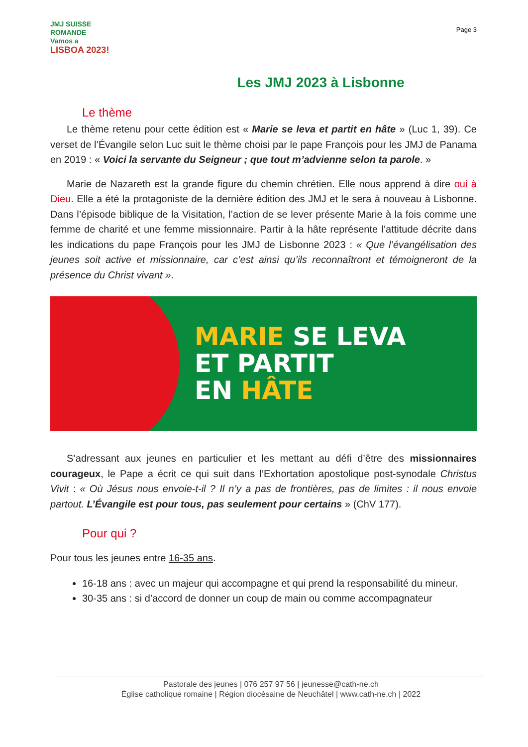JMJ SUISSE ROMANDE
Vamos a
LISBOA 2023!
Page 3
Les JMJ 2023 à Lisbonne
Le thème
Le thème retenu pour cette édition est « Marie se leva et partit en hâte » (Luc 1, 39). Ce verset de l’Évangile selon Luc suit le thème choisi par le pape François pour les JMJ de Panama en 2019 : « Voici la servante du Seigneur ; que tout m’advienne selon ta parole. »
Marie de Nazareth est la grande figure du chemin chrétien. Elle nous apprend à dire oui à Dieu. Elle a été la protagoniste de la dernière édition des JMJ et le sera à nouveau à Lisbonne. Dans l’épisode biblique de la Visitation, l’action de se lever présente Marie à la fois comme une femme de charité et une femme missionnaire. Partir à la hâte représente l’attitude décrite dans les indications du pape François pour les JMJ de Lisbonne 2023 : « Que l’évangélisation des jeunes soit active et missionnaire, car c’est ainsi qu’ils reconnaîtront et témoigneront de la présence du Christ vivant ».
MARIE SE LEVA
ET PARTIT
EN HÂTE
S’adressant aux jeunes en particulier et les mettant au défi d’être des missionnaires courageux, le Pape a écrit ce qui suit dans l’Exhortation apostolique post-synodale Christus Vivit : « Où Jésus nous envoie-t-il ? Il n’y a pas de frontières, pas de limites : il nous envoie partout. L’Évangile est pour tous, pas seulement pour certains » (ChV 177).
Pour qui ?
Pour tous les jeunes entre 16-35 ans.
16-18 ans : avec un majeur qui accompagne et qui prend la responsabilité du mineur.
30-35 ans : si d’accord de donner un coup de main ou comme accompagnateur
Pastorale des jeunes | 076 257 97 56 | jeunesse@cath-ne.ch
Église catholique romaine | Région diocésaine de Neuchâtel | www.cath-ne.ch | 2022